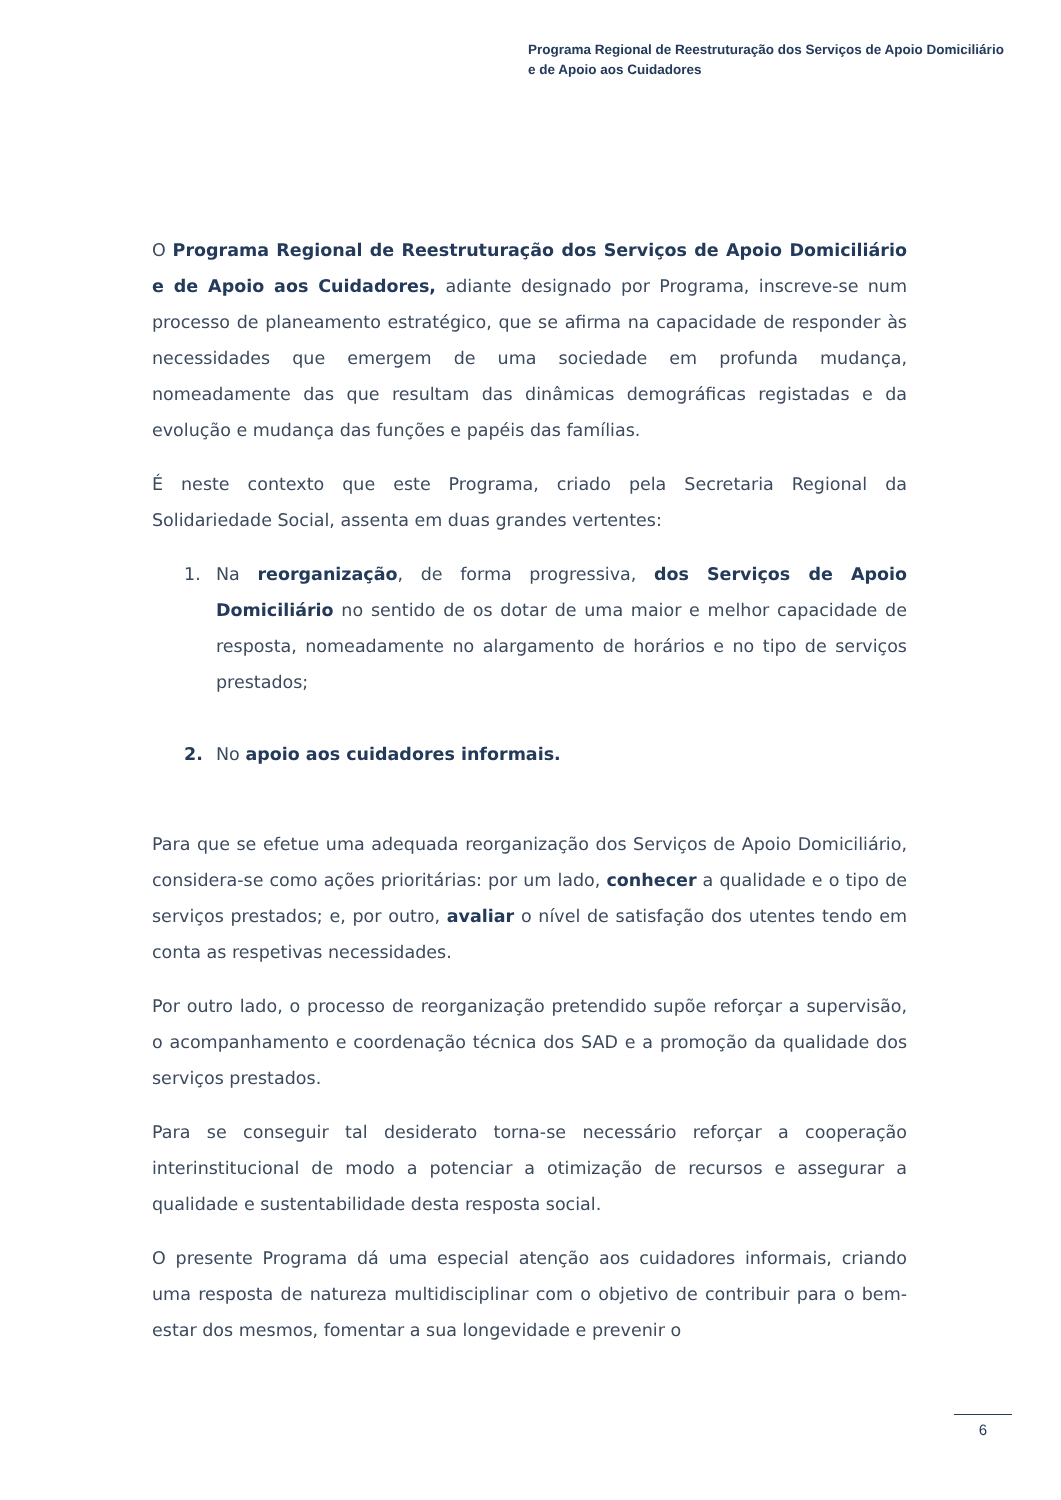Programa Regional de Reestruturação dos Serviços de Apoio Domiciliário
e de Apoio aos Cuidadores
O Programa Regional de Reestruturação dos Serviços de Apoio Domiciliário e de Apoio aos Cuidadores, adiante designado por Programa, inscreve-se num processo de planeamento estratégico, que se afirma na capacidade de responder às necessidades que emergem de uma sociedade em profunda mudança, nomeadamente das que resultam das dinâmicas demográficas registadas e da evolução e mudança das funções e papéis das famílias.
É neste contexto que este Programa, criado pela Secretaria Regional da Solidariedade Social, assenta em duas grandes vertentes:
1. Na reorganização, de forma progressiva, dos Serviços de Apoio Domiciliário no sentido de os dotar de uma maior e melhor capacidade de resposta, nomeadamente no alargamento de horários e no tipo de serviços prestados;
2. No apoio aos cuidadores informais.
Para que se efetue uma adequada reorganização dos Serviços de Apoio Domiciliário, considera-se como ações prioritárias: por um lado, conhecer a qualidade e o tipo de serviços prestados; e, por outro, avaliar o nível de satisfação dos utentes tendo em conta as respetivas necessidades.
Por outro lado, o processo de reorganização pretendido supõe reforçar a supervisão, o acompanhamento e coordenação técnica dos SAD e a promoção da qualidade dos serviços prestados.
Para se conseguir tal desiderato torna-se necessário reforçar a cooperação interinstitucional de modo a potenciar a otimização de recursos e assegurar a qualidade e sustentabilidade desta resposta social.
O presente Programa dá uma especial atenção aos cuidadores informais, criando uma resposta de natureza multidisciplinar com o objetivo de contribuir para o bem-estar dos mesmos, fomentar a sua longevidade e prevenir o
6